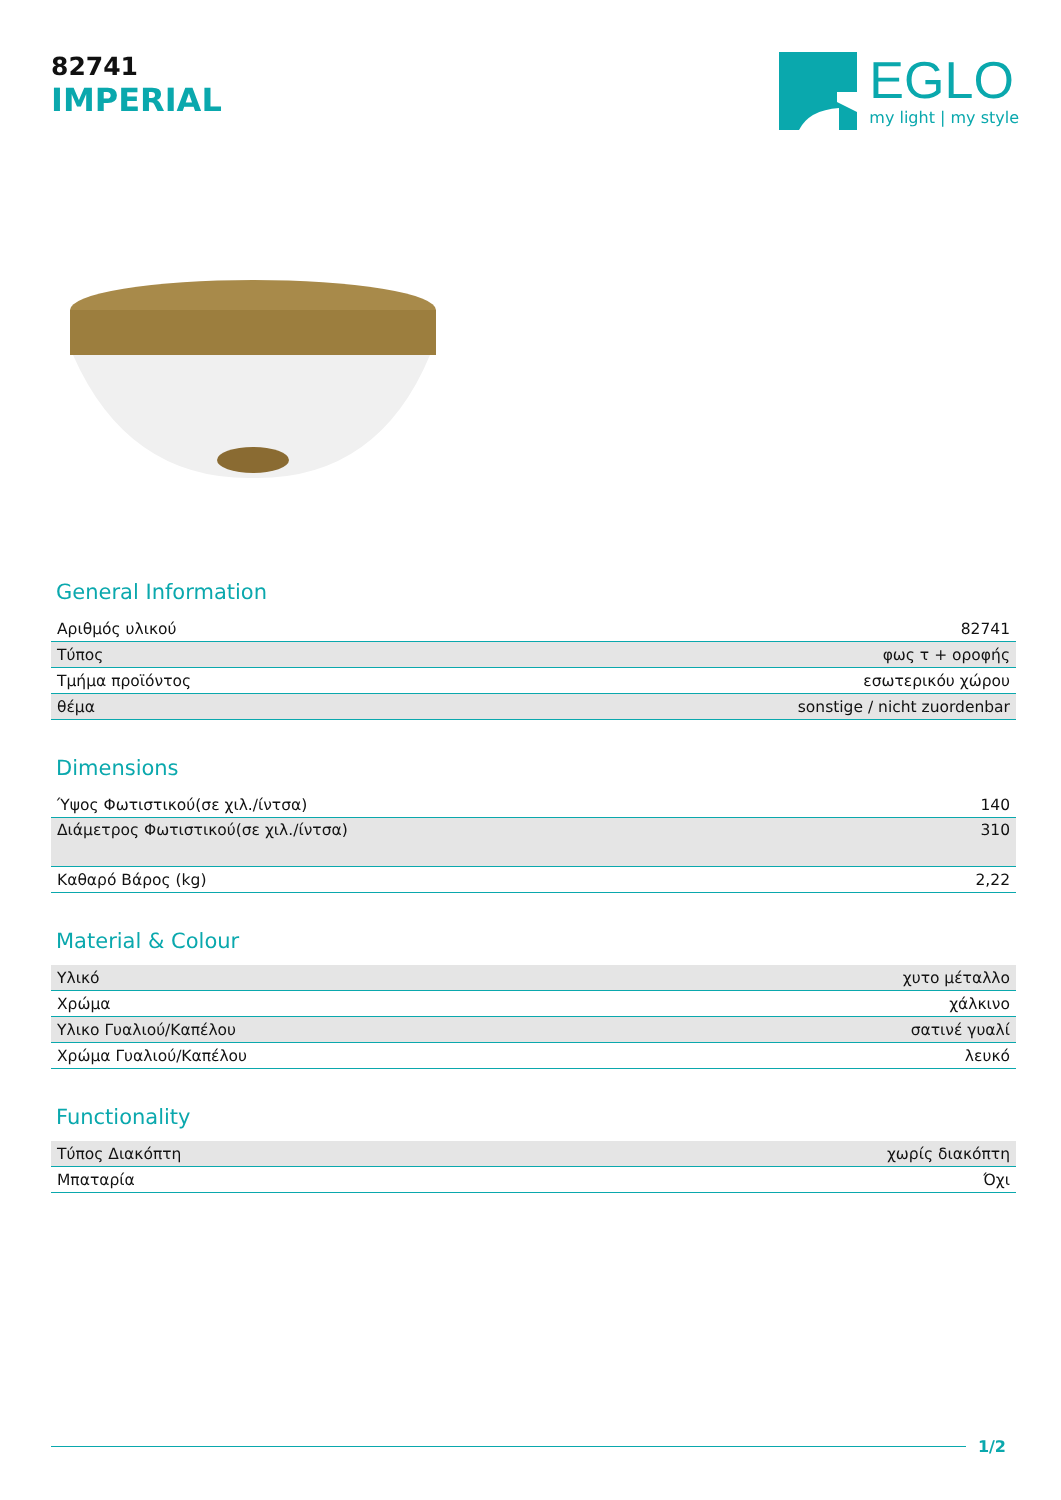82741
IMPERIAL
EGLO
my light | my style
General Information
| Αριθμός υλικού | 82741 |
| Τύπος | φως τ + οροφής |
| Τμήμα προϊόντος | εσωτερικόυ χώρου |
| θέμα | sonstige / nicht zuordenbar |
Dimensions
| Ύψος Φωτιστικού(σε χιλ./ίντσα) | 140 |
| Διάμετρος Φωτιστικού(σε χιλ./ίντσα) | 310 |
| Καθαρό Βάρος (kg) | 2,22 |
Material & Colour
| Υλικό | χυτο μέταλλο |
| Χρώμα | χάλκινο |
| Υλικο Γυαλιού/Καπέλου | σατινέ γυαλί |
| Χρώμα Γυαλιού/Καπέλου | λευκό |
Functionality
| Τύπος Διακόπτη | χωρίς διακόπτη |
| Μπαταρία | Όχι |
1/2